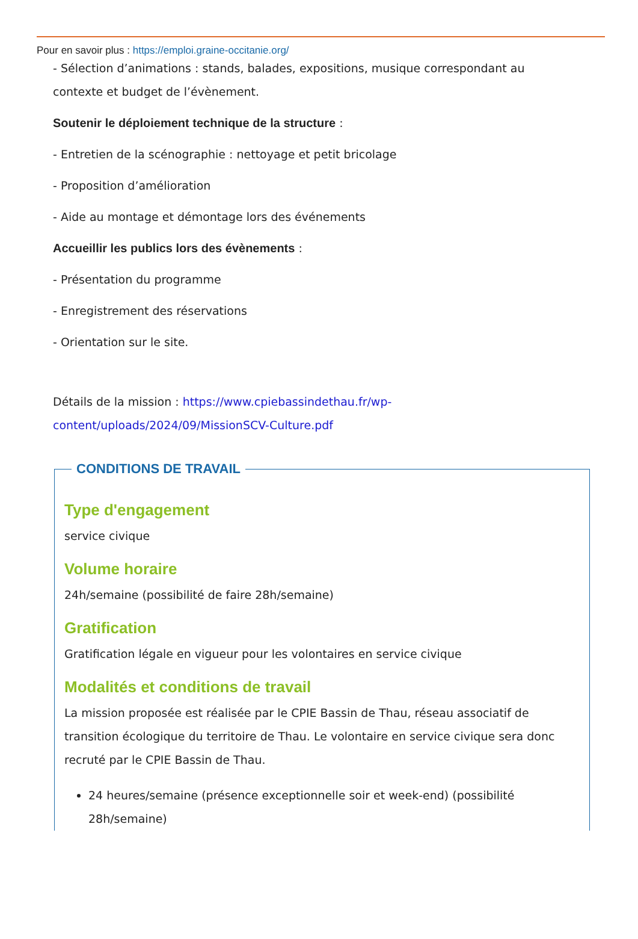Pour en savoir plus : https://emploi.graine-occitanie.org/
- Sélection d’animations : stands, balades, expositions, musique correspondant au contexte et budget de l’évènement.
Soutenir le déploiement technique de la structure :
- Entretien de la scénographie : nettoyage et petit bricolage
- Proposition d’amélioration
- Aide au montage et démontage lors des événements
Accueillir les publics lors des évènements :
- Présentation du programme
- Enregistrement des réservations
- Orientation sur le site.
Détails de la mission : https://www.cpiebassindethau.fr/wp-content/uploads/2024/09/MissionSCV-Culture.pdf
CONDITIONS DE TRAVAIL
Type d'engagement
service civique
Volume horaire
24h/semaine (possibilité de faire 28h/semaine)
Gratification
Gratification légale en vigueur pour les volontaires en service civique
Modalités et conditions de travail
La mission proposée est réalisée par le CPIE Bassin de Thau, réseau associatif de transition écologique du territoire de Thau. Le volontaire en service civique sera donc recruté par le CPIE Bassin de Thau.
24 heures/semaine (présence exceptionnelle soir et week-end) (possibilité 28h/semaine)